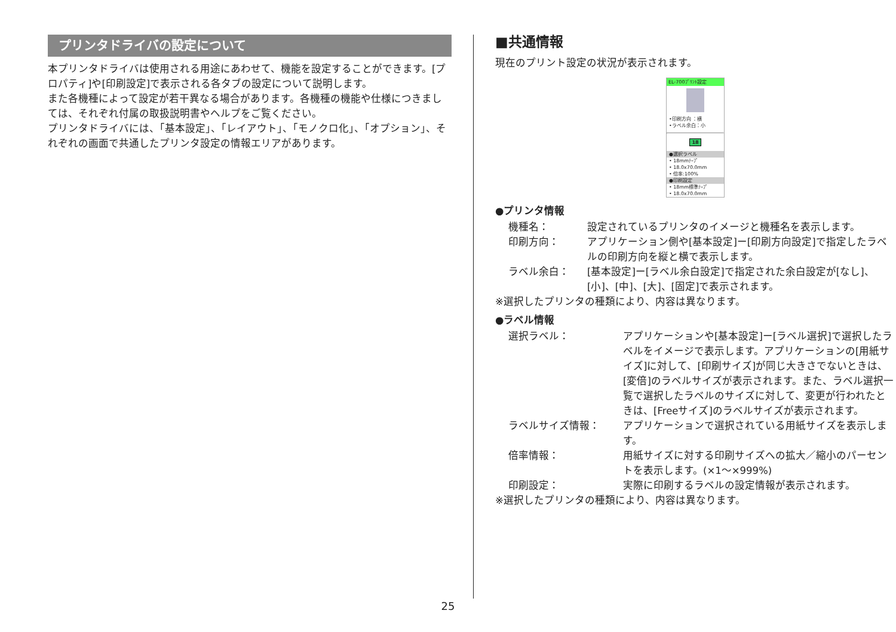プリンタドライバの設定について
本プリンタドライバは使用される用途にあわせて、機能を設定することができます。[プロパティ]や[印刷設定]で表示される各タブの設定について説明します。
また各機種によって設定が若干異なる場合があります。各機種の機能や仕様につきましては、それぞれ付属の取扱説明書やヘルプをご覧ください。
プリンタドライバには、「基本設定」、「レイアウト」、「モノクロ化」、「オプション」、それぞれの画面で共通したプリンタ設定の情報エリアがあります。
■共通情報
現在のプリント設定の状況が表示されます。
EL-700ﾌﾟﾘﾝﾄ設定
•印刷方向 ：横
•ラベル余白：小
18
●選択ラベル
• 18mmﾃｰﾌﾟ
• 18.0x70.0mm
• 倍率:100%
●印刷設定
• 18mm標準ﾃｰﾌﾟ
• 18.0x70.0mm
●プリンタ情報
機種名： 設定されているプリンタのイメージと機種名を表示します。
印刷方向： アプリケーション側や[基本設定]ー[印刷方向設定]で指定したラベルの印刷方向を縦と横で表示します。
ラベル余白： [基本設定]ー[ラベル余白設定]で指定された余白設定が[なし]、[小]、[中]、[大]、[固定]で表示されます。
※選択したプリンタの種類により、内容は異なります。
●ラベル情報
選択ラベル： アプリケーションや[基本設定]ー[ラベル選択]で選択したラベルをイメージで表示します。アプリケーションの[用紙サイズ]に対して、[印刷サイズ]が同じ大きさでないときは、[変倍]のラベルサイズが表示されます。また、ラベル選択一覧で選択したラベルのサイズに対して、変更が行われたときは、[Freeサイズ]のラベルサイズが表示されます。
ラベルサイズ情報： アプリケーションで選択されている用紙サイズを表示します。
倍率情報： 用紙サイズに対する印刷サイズへの拡大／縮小のパーセントを表示します。(×1〜×999%)
印刷設定： 実際に印刷するラベルの設定情報が表示されます。
※選択したプリンタの種類により、内容は異なります。
25